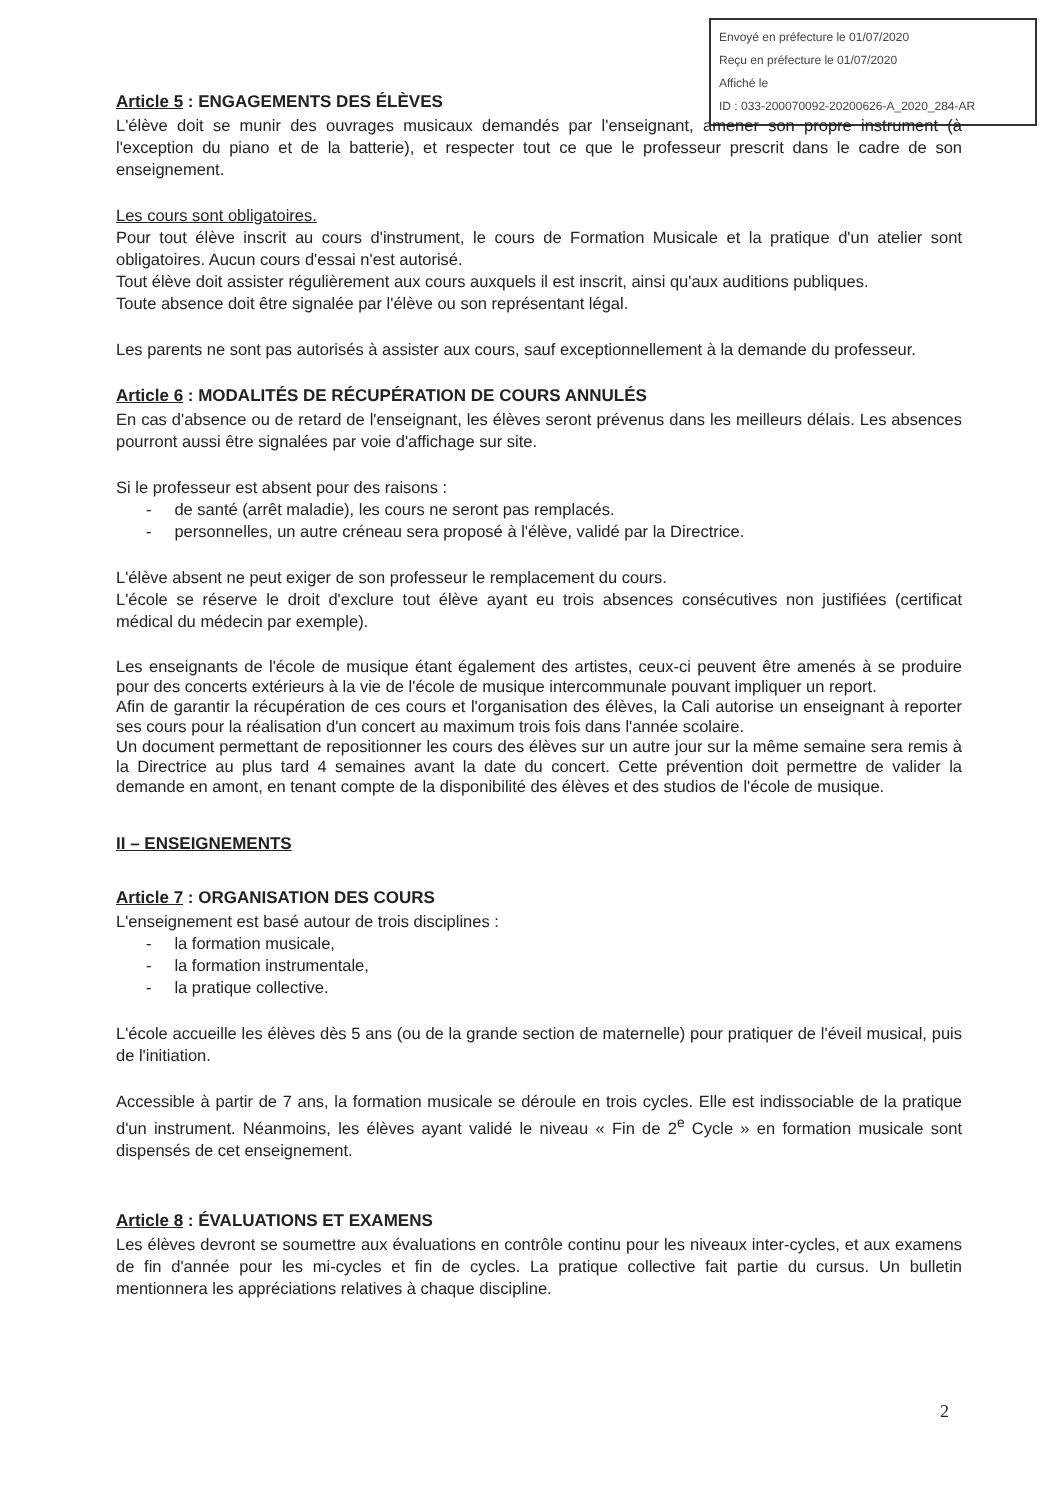Envoyé en préfecture le 01/07/2020
Reçu en préfecture le 01/07/2020
Affiché le
ID : 033-200070092-20200626-A_2020_284-AR
Article 5 : ENGAGEMENTS DES ÉLÈVES
L'élève doit se munir des ouvrages musicaux demandés par l'enseignant, amener son propre instrument (à l'exception du piano et de la batterie), et respecter tout ce que le professeur prescrit dans le cadre de son enseignement.
Les cours sont obligatoires.
Pour tout élève inscrit au cours d'instrument, le cours de Formation Musicale et la pratique d'un atelier sont obligatoires. Aucun cours d'essai n'est autorisé.
Tout élève doit assister régulièrement aux cours auxquels il est inscrit, ainsi qu'aux auditions publiques.
Toute absence doit être signalée par l'élève ou son représentant légal.
Les parents ne sont pas autorisés à assister aux cours, sauf exceptionnellement à la demande du professeur.
Article 6 : MODALITÉS DE RÉCUPÉRATION DE COURS ANNULÉS
En cas d'absence ou de retard de l'enseignant, les élèves seront prévenus dans les meilleurs délais. Les absences pourront aussi être signalées par voie d'affichage sur site.
Si le professeur est absent pour des raisons :
- de santé (arrêt maladie), les cours ne seront pas remplacés.
- personnelles, un autre créneau sera proposé à l'élève, validé par la Directrice.
L'élève absent ne peut exiger de son professeur le remplacement du cours.
L'école se réserve le droit d'exclure tout élève ayant eu trois absences consécutives non justifiées (certificat médical du médecin par exemple).
Les enseignants de l'école de musique étant également des artistes, ceux-ci peuvent être amenés à se produire pour des concerts extérieurs à la vie de l'école de musique intercommunale pouvant impliquer un report.
Afin de garantir la récupération de ces cours et l'organisation des élèves, la Cali autorise un enseignant à reporter ses cours pour la réalisation d'un concert au maximum trois fois dans l'année scolaire.
Un document permettant de repositionner les cours des élèves sur un autre jour sur la même semaine sera remis à la Directrice au plus tard 4 semaines avant la date du concert. Cette prévention doit permettre de valider la demande en amont, en tenant compte de la disponibilité des élèves et des studios de l'école de musique.
II – ENSEIGNEMENTS
Article 7 : ORGANISATION DES COURS
L'enseignement est basé autour de trois disciplines :
- la formation musicale,
- la formation instrumentale,
- la pratique collective.
L'école accueille les élèves dès 5 ans (ou de la grande section de maternelle) pour pratiquer de l'éveil musical, puis de l'initiation.
Accessible à partir de 7 ans, la formation musicale se déroule en trois cycles. Elle est indissociable de la pratique d'un instrument. Néanmoins, les élèves ayant validé le niveau « Fin de 2<sup>e</sup> Cycle » en formation musicale sont dispensés de cet enseignement.
Article 8 : ÉVALUATIONS ET EXAMENS
Les élèves devront se soumettre aux évaluations en contrôle continu pour les niveaux inter-cycles, et aux examens de fin d'année pour les mi-cycles et fin de cycles. La pratique collective fait partie du cursus. Un bulletin mentionnera les appréciations relatives à chaque discipline.
2